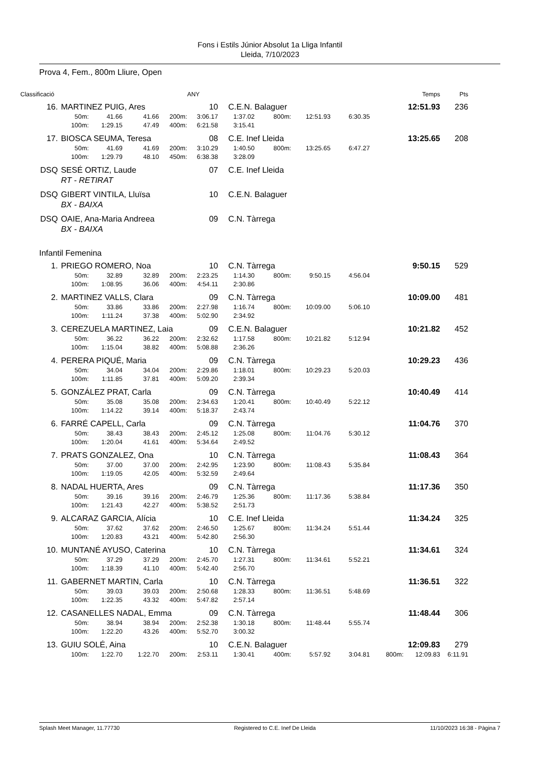Fons i Estils Júnior Absolut 1a Lliga Infantil
Lleida, 7/10/2023
Prova 4, Fem., 800m Lliure, Open
| Classificació | | | | | ANY | | | | | | Temps | Pts |
| --- | --- | --- | --- | --- | --- | --- | --- | --- | --- | --- | --- | --- |
| 16. | MARTINEZ PUIG, Ares | | | | 10 | C.E.N. Balaguer | | | | | 12:51.93 | 236 |
| | 50m: | 41.66 | 41.66 | 200m: | 3:06.17 | 1:37.02 | 800m: | 12:51.93 | 6:30.35 | | | |
| | 100m: | 1:29.15 | 47.49 | 400m: | 6:21.58 | 3:15.41 | | | | | | |
| 17. | BIOSCA SEUMA, Teresa | | | | 08 | C.E. Inef Lleida | | | | | 13:25.65 | 208 |
| | 50m: | 41.69 | 41.69 | 200m: | 3:10.29 | 1:40.50 | 800m: | 13:25.65 | 6:47.27 | | | |
| | 100m: | 1:29.79 | 48.10 | 450m: | 6:38.38 | 3:28.09 | | | | | | |
| DSQ | SESÉ ORTIZ, Laude | | | | 07 | C.E. Inef Lleida | | | | | | |
| | RT - RETIRAT | | | | | | | | | | | |
| DSQ | GIBERT VINTILA, Lluïsa | | | | 10 | C.E.N. Balaguer | | | | | | |
| | BX - BAIXA | | | | | | | | | | | |
| DSQ | OAIE, Ana-Maria Andreea | | | | 09 | C.N. Tàrrega | | | | | | |
| | BX - BAIXA | | | | | | | | | | | |
| Infantil Femenina | | | | | | | | | | | | |
| 1. | PRIEGO ROMERO, Noa | | | | 10 | C.N. Tàrrega | | | | | 9:50.15 | 529 |
| | 50m: | 32.89 | 32.89 | 200m: | 2:23.25 | 1:14.30 | 800m: | 9:50.15 | 4:56.04 | | | |
| | 100m: | 1:08.95 | 36.06 | 400m: | 4:54.11 | 2:30.86 | | | | | | |
| 2. | MARTINEZ VALLS, Clara | | | | 09 | C.N. Tàrrega | | | | | 10:09.00 | 481 |
| | 50m: | 33.86 | 33.86 | 200m: | 2:27.98 | 1:16.74 | 800m: | 10:09.00 | 5:06.10 | | | |
| | 100m: | 1:11.24 | 37.38 | 400m: | 5:02.90 | 2:34.92 | | | | | | |
| 3. | CEREZUELA MARTINEZ, Laia | | | | 09 | C.E.N. Balaguer | | | | | 10:21.82 | 452 |
| | 50m: | 36.22 | 36.22 | 200m: | 2:32.62 | 1:17.58 | 800m: | 10:21.82 | 5:12.94 | | | |
| | 100m: | 1:15.04 | 38.82 | 400m: | 5:08.88 | 2:36.26 | | | | | | |
| 4. | PERERA PIQUÉ, Maria | | | | 09 | C.N. Tàrrega | | | | | 10:29.23 | 436 |
| | 50m: | 34.04 | 34.04 | 200m: | 2:29.86 | 1:18.01 | 800m: | 10:29.23 | 5:20.03 | | | |
| | 100m: | 1:11.85 | 37.81 | 400m: | 5:09.20 | 2:39.34 | | | | | | |
| 5. | GONZÁLEZ PRAT, Carla | | | | 09 | C.N. Tàrrega | | | | | 10:40.49 | 414 |
| | 50m: | 35.08 | 35.08 | 200m: | 2:34.63 | 1:20.41 | 800m: | 10:40.49 | 5:22.12 | | | |
| | 100m: | 1:14.22 | 39.14 | 400m: | 5:18.37 | 2:43.74 | | | | | | |
| 6. | FARRÉ CAPELL, Carla | | | | 09 | C.N. Tàrrega | | | | | 11:04.76 | 370 |
| | 50m: | 38.43 | 38.43 | 200m: | 2:45.12 | 1:25.08 | 800m: | 11:04.76 | 5:30.12 | | | |
| | 100m: | 1:20.04 | 41.61 | 400m: | 5:34.64 | 2:49.52 | | | | | | |
| 7. | PRATS GONZALEZ, Ona | | | | 10 | C.N. Tàrrega | | | | | 11:08.43 | 364 |
| | 50m: | 37.00 | 37.00 | 200m: | 2:42.95 | 1:23.90 | 800m: | 11:08.43 | 5:35.84 | | | |
| | 100m: | 1:19.05 | 42.05 | 400m: | 5:32.59 | 2:49.64 | | | | | | |
| 8. | NADAL HUERTA, Ares | | | | 09 | C.N. Tàrrega | | | | | 11:17.36 | 350 |
| | 50m: | 39.16 | 39.16 | 200m: | 2:46.79 | 1:25.36 | 800m: | 11:17.36 | 5:38.84 | | | |
| | 100m: | 1:21.43 | 42.27 | 400m: | 5:38.52 | 2:51.73 | | | | | | |
| 9. | ALCARAZ GARCIA, Alícia | | | | 10 | C.E. Inef Lleida | | | | | 11:34.24 | 325 |
| | 50m: | 37.62 | 37.62 | 200m: | 2:46.50 | 1:25.67 | 800m: | 11:34.24 | 5:51.44 | | | |
| | 100m: | 1:20.83 | 43.21 | 400m: | 5:42.80 | 2:56.30 | | | | | | |
| 10. | MUNTANÉ AYUSO, Caterina | | | | 10 | C.N. Tàrrega | | | | | 11:34.61 | 324 |
| | 50m: | 37.29 | 37.29 | 200m: | 2:45.70 | 1:27.31 | 800m: | 11:34.61 | 5:52.21 | | | |
| | 100m: | 1:18.39 | 41.10 | 400m: | 5:42.40 | 2:56.70 | | | | | | |
| 11. | GABERNET MARTIN, Carla | | | | 10 | C.N. Tàrrega | | | | | 11:36.51 | 322 |
| | 50m: | 39.03 | 39.03 | 200m: | 2:50.68 | 1:28.33 | 800m: | 11:36.51 | 5:48.69 | | | |
| | 100m: | 1:22.35 | 43.32 | 400m: | 5:47.82 | 2:57.14 | | | | | | |
| 12. | CASANELLES NADAL, Emma | | | | 09 | C.N. Tàrrega | | | | | 11:48.44 | 306 |
| | 50m: | 38.94 | 38.94 | 200m: | 2:52.38 | 1:30.18 | 800m: | 11:48.44 | 5:55.74 | | | |
| | 100m: | 1:22.20 | 43.26 | 400m: | 5:52.70 | 3:00.32 | | | | | | |
| 13. | GUIU SOLÉ, Aina | | | | 10 | C.E.N. Balaguer | | | | | 12:09.83 | 279 |
| | 100m: | 1:22.70 | 1:22.70 | 200m: | 2:53.11 | 1:30.41 | 400m: | 5:57.92 | 3:04.81 | 800m: | 12:09.83 | 6:11.91 |
Splash Meet Manager, 11.77730 Registered to C.E. Inef De Lleida 11/10/2023 16:38 - Pàgina 7